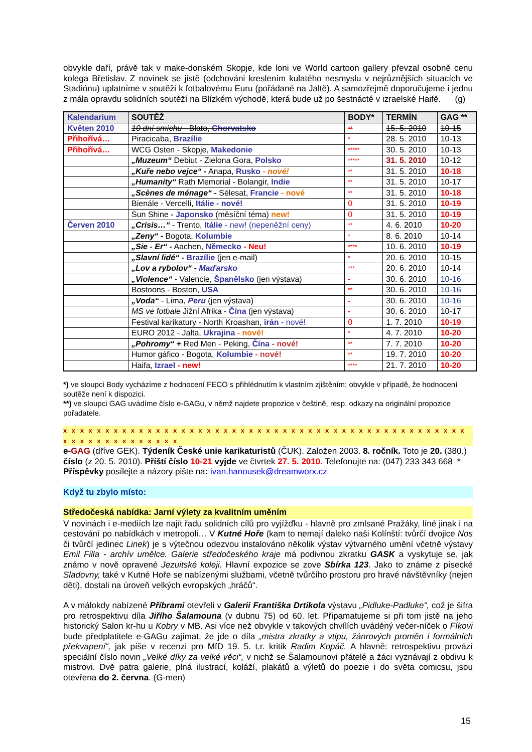obvykle daří, právě tak v make-donském Skopje, kde loni ve World cartoon gallery převzal osobně cenu kolega Břetislav. Z novinek se jistě (odchováni kreslením kulatého nesmyslu v nejrůznějších situacích ve Stadiónu) uplatníme v soutěži k fotbalovému Euru (pořádané na Jaltě). A samozřejmě doporučujeme i jednu z mála opravdu solidních soutěží na Blízkém východě, která bude už po šestnácté v izraelské Haifě. (g)
| Kalendarium | SOUTĚŽ | BODY* | TERMÍN | GAG ** |
| --- | --- | --- | --- | --- |
| Květen 2010 | 10 dní smíchu - Blato, Chorvatsko | ** | 15. 5. 2010 | 10-15 |
| Přihořívá… | Piracicaba, Brazílie | * | 28. 5. 2010 | 10-13 |
| Přihořívá… | WCG Osten - Skopje, Makedonie | ***** | 30. 5. 2010 | 10-13 |
| | „Muzeum“ Debiut - Zielona Gora, Polsko | ***** | 31. 5. 2010 | 10-12 |
| | „Kuře nebo vejce“ - Anapa, Rusko - nové! | ** | 31. 5. 2010 | 10-18 |
| | „Humanity“ Rath Memorial - Bolangir, Indie | ** | 31. 5. 2010 | 10-17 |
| | „Scènes de ménage“ - Sélesat, Francie - nové | ** | 31. 5. 2010 | 10-18 |
| | Bienále - Vercelli, Itálie - nové! | 0 | 31. 5. 2010 | 10-19 |
| | Sun Shine - Japonsko (měsíční téma) new! | 0 | 31. 5. 2010 | 10-19 |
| Červen 2010 | „Crisis…“ - Trento, Itálie - new! (nepeněžní ceny) | ** | 4. 6. 2010 | 10-20 |
| | „Zeny“ - Bogota, Kolumbie | * | 8. 6. 2010 | 10-14 |
| | „Sie - Er“ - Aachen, Německo - Neu! | **** | 10. 6. 2010 | 10-19 |
| | „Slavní lidé“ - Brazílie (jen e-mail) | * | 20. 6. 2010 | 10-15 |
| | „Lov a rybolov“ - Maďarsko | *** | 20. 6. 2010 | 10-14 |
| | „Violence“ - Valencie, Španělsko (jen výstava) | - | 30. 6. 2010 | 10-16 |
| | Bostoons - Boston, USA | ** | 30. 6. 2010 | 10-16 |
| | „Voda“ - Lima, Peru (jen výstava) | - | 30. 6. 2010 | 10-16 |
| | MS ve fotbale Jižní Afrika - Čína (jen výstava) | - | 30. 6. 2010 | 10-17 |
| | Festival karikatury - North Kroashan, irán - nové! | 0 | 1. 7. 2010 | 10-19 |
| | EURO 2012 - Jalta, Ukrajina - nové! | * | 4. 7. 2010 | 10-20 |
| | „Pohromy“ + Red Men - Peking, Čína - nové! | ** | 7. 7. 2010 | 10-20 |
| | Humor gáfico - Bogota, Kolumbie - nové! | ** | 19. 7. 2010 | 10-20 |
| | Haifa, Izrael - new! | **** | 21. 7. 2010 | 10-20 |
*) ve sloupci Body vycházíme z hodnocení FECO s přihlédnutím k vlastním zjištěním; obvykle v případě, že hodnocení soutěže není k dispozici.
**) ve sloupci GAG uvádíme číslo e-GAGu, v němž najdete propozice v češtině, resp. odkazy na originální propozice pořadatele.
x x x x x x x x x x x x x x x x x x x x x x x x x x x x x x x x x x x x x x x x x x x x x x x x x x x x x x x x x x x x x x
e-GAG (dříve GEK). Týdeník České unie karikaturistů (ČUK). Založen 2003. 8. ročník. Toto je 20. (380.) číslo (z 20. 5. 2010). Příští číslo 10-21 vyjde ve čtvrtek 27. 5. 2010. Telefonujte na: (047) 233 343 668 * Příspěvky posílejte a názory pište na: ivan.hanousek@dreamworx.cz
Když tu zbylo místo:
Středočeská nabídka: Jarní výlety za kvalitním uměním
V novinách i e-mediích lze najít řadu solidních cílů pro vyjížďku - hlavně pro zmlsané Pražáky, líné jinak i na cestování po nabídkách v metropoli… V Kutné Hoře (kam to nemají daleko naši Kolínští: tvůrčí dvojice Nos či tvůrčí jedinec Linek) je s výtečnou odezvou instalováno několik výstav výtvarného umění včetně výstavy Emil Filla - archív umělce. Galerie středočeského kraje má podivnou zkratku GASK a vyskytuje se, jak známo v nově opravené Jezuitské koleji. Hlavní expozice se zove Sbírka 123. Jako to známe z písecké Sladovny, také v Kutné Hoře se nabízenými službami, včetně tvůrčího prostoru pro hravé návštěvníky (nejen děti), dostali na úroveň velkých evropských „hráčů“.
A v málokdy nabízené Příbrami otevřeli v Galerii Františka Drtikola výstavu „Pidluke-Padluke“, což je šifra pro retrospektivu díla Jiřího Šalamouna (v dubnu 75) od 60. let. Připamatujeme si při tom jistě na jeho historický Salon kr-hu u Kobry v MB. Asi více než obvykle v takových chvílích uváděný večer-níček o Fíkovi bude předplatitele e-GAGu zajímat, že jde o díla „mistra zkratky a vtipu, žánrových proměn i formálních překvapení“, jak píše v recenzi pro MfD 19. 5. t.r. kritik Radim Kopáč. A hlavně: retrospektivu provází speciální číslo novin „Velké díky za velké věci“, v nichž se Šalamounovi přátelé a žáci vyznávají z obdivu k mistrovi. Dvě patra galerie, plná ilustrací, koláží, plakátů a výletů do poezie i do světa comicsu, jsou otevřena do 2. června. (G-men)
15